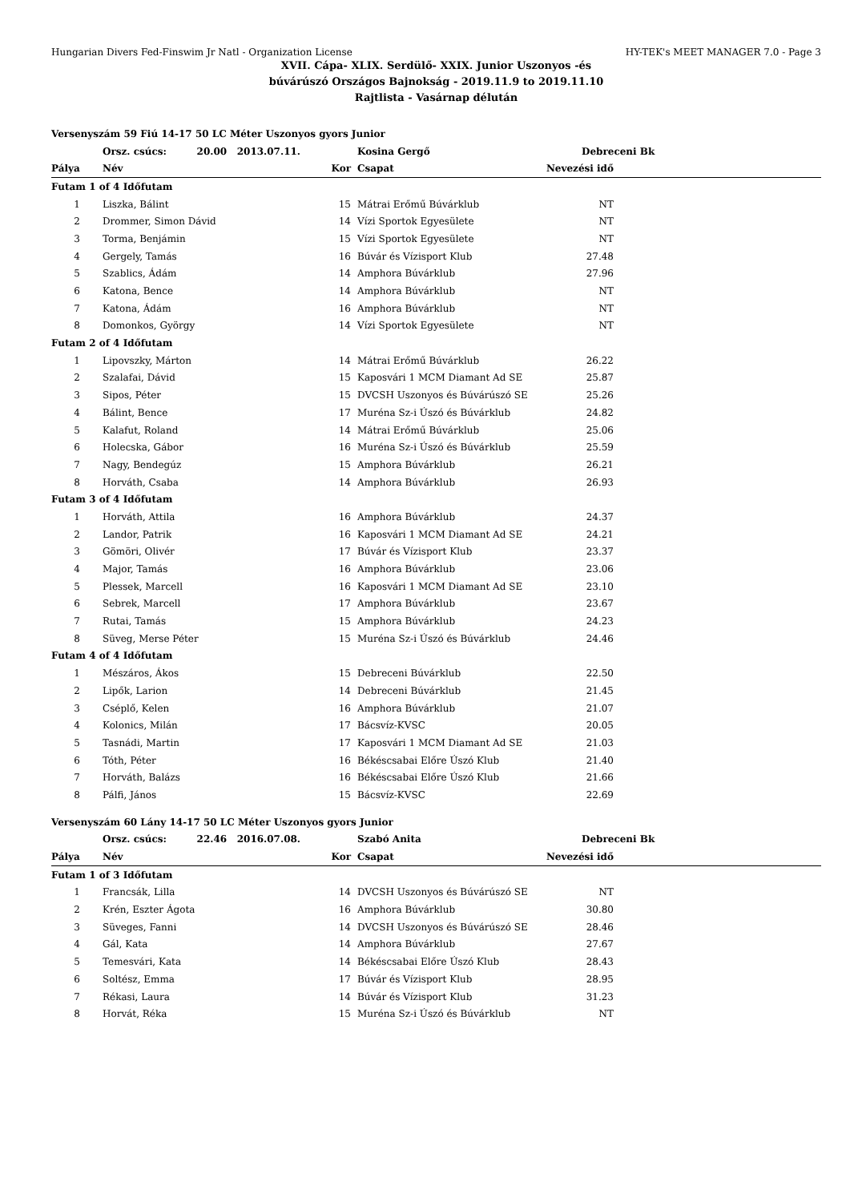Hungarian Divers Fed-Finswim Jr Natl - Organization License HY-TEK's MEET MANAGER 7.0 - Page 3
XVII. Cápa- XLIX. Serdülő- XXIX. Junior Uszonyos -és
búvárúszó Országos Bajnokság - 2019.11.9 to 2019.11.10
Rajtlista - Vasárnap délután
| Versenyszám 59 Fiú 14-17 50 LC Méter Uszonyos gyors Junior | | | | | |
| | Orsz. csúcs: 20.00 2013.07.11. | | Kosina Gergő | Debreceni Bk | |
| Pálya | Név | Kor | Csapat | Nevezési idő | |
| Futam 1 of 4 Időfutam | | | | | |
| 1 | Liszka, Bálint | 15 | Mátrai Erőmű Búvárklub | NT | |
| 2 | Drommer, Simon Dávid | 14 | Vízi Sportok Egyesülete | NT | |
| 3 | Torma, Benjámin | 15 | Vízi Sportok Egyesülete | NT | |
| 4 | Gergely, Tamás | 16 | Búvár és Vízisport Klub | 27.48 | |
| 5 | Szablics, Ádám | 14 | Amphora Búvárklub | 27.96 | |
| 6 | Katona, Bence | 14 | Amphora Búvárklub | NT | |
| 7 | Katona, Ádám | 16 | Amphora Búvárklub | NT | |
| 8 | Domonkos, György | 14 | Vízi Sportok Egyesülete | NT | |
| Futam 2 of 4 Időfutam | | | | | |
| 1 | Lipovszky, Márton | 14 | Mátrai Erőmű Búvárklub | 26.22 | |
| 2 | Szalafai, Dávid | 15 | Kaposvári 1 MCM Diamant Ad SE | 25.87 | |
| 3 | Sipos, Péter | 15 | DVCSH Uszonyos és Búvárúszó SE | 25.26 | |
| 4 | Bálint, Bence | 17 | Muréna Sz-i Úszó és Búvárklub | 24.82 | |
| 5 | Kalafut, Roland | 14 | Mátrai Erőmű Búvárklub | 25.06 | |
| 6 | Holecska, Gábor | 16 | Muréna Sz-i Úszó és Búvárklub | 25.59 | |
| 7 | Nagy, Bendegúz | 15 | Amphora Búvárklub | 26.21 | |
| 8 | Horváth, Csaba | 14 | Amphora Búvárklub | 26.93 | |
| Futam 3 of 4 Időfutam | | | | | |
| 1 | Horváth, Attila | 16 | Amphora Búvárklub | 24.37 | |
| 2 | Landor, Patrik | 16 | Kaposvári 1 MCM Diamant Ad SE | 24.21 | |
| 3 | Gömöri, Olivér | 17 | Búvár és Vízisport Klub | 23.37 | |
| 4 | Major, Tamás | 16 | Amphora Búvárklub | 23.06 | |
| 5 | Plessek, Marcell | 16 | Kaposvári 1 MCM Diamant Ad SE | 23.10 | |
| 6 | Sebrek, Marcell | 17 | Amphora Búvárklub | 23.67 | |
| 7 | Rutai, Tamás | 15 | Amphora Búvárklub | 24.23 | |
| 8 | Süveg, Merse Péter | 15 | Muréna Sz-i Úszó és Búvárklub | 24.46 | |
| Futam 4 of 4 Időfutam | | | | | |
| 1 | Mészáros, Ákos | 15 | Debreceni Búvárklub | 22.50 | |
| 2 | Lipők, Larion | 14 | Debreceni Búvárklub | 21.45 | |
| 3 | Cséplő, Kelen | 16 | Amphora Búvárklub | 21.07 | |
| 4 | Kolonics, Milán | 17 | Bácsvíz-KVSC | 20.05 | |
| 5 | Tasnádi, Martin | 17 | Kaposvári 1 MCM Diamant Ad SE | 21.03 | |
| 6 | Tóth, Péter | 16 | Békéscsabai Előre Úszó Klub | 21.40 | |
| 7 | Horváth, Balázs | 16 | Békéscsabai Előre Úszó Klub | 21.66 | |
| 8 | Pálfi, János | 15 | Bácsvíz-KVSC | 22.69 | |
| Versenyszám 60 Lány 14-17 50 LC Méter Uszonyos gyors Junior | | | | | |
| | Orsz. csúcs: 22.46 2016.07.08. | | Szabó Anita | Debreceni Bk | |
| Pálya | Név | Kor | Csapat | Nevezési idő | |
| Futam 1 of 3 Időfutam | | | | | |
| 1 | Francsák, Lilla | 14 | DVCSH Uszonyos és Búvárúszó SE | NT | |
| 2 | Krén, Eszter Ágota | 16 | Amphora Búvárklub | 30.80 | |
| 3 | Süveges, Fanni | 14 | DVCSH Uszonyos és Búvárúszó SE | 28.46 | |
| 4 | Gál, Kata | 14 | Amphora Búvárklub | 27.67 | |
| 5 | Temesvári, Kata | 14 | Békéscsabai Előre Úszó Klub | 28.43 | |
| 6 | Soltész, Emma | 17 | Búvár és Vízisport Klub | 28.95 | |
| 7 | Rékasi, Laura | 14 | Búvár és Vízisport Klub | 31.23 | |
| 8 | Horvát, Réka | 15 | Muréna Sz-i Úszó és Búvárklub | NT | |